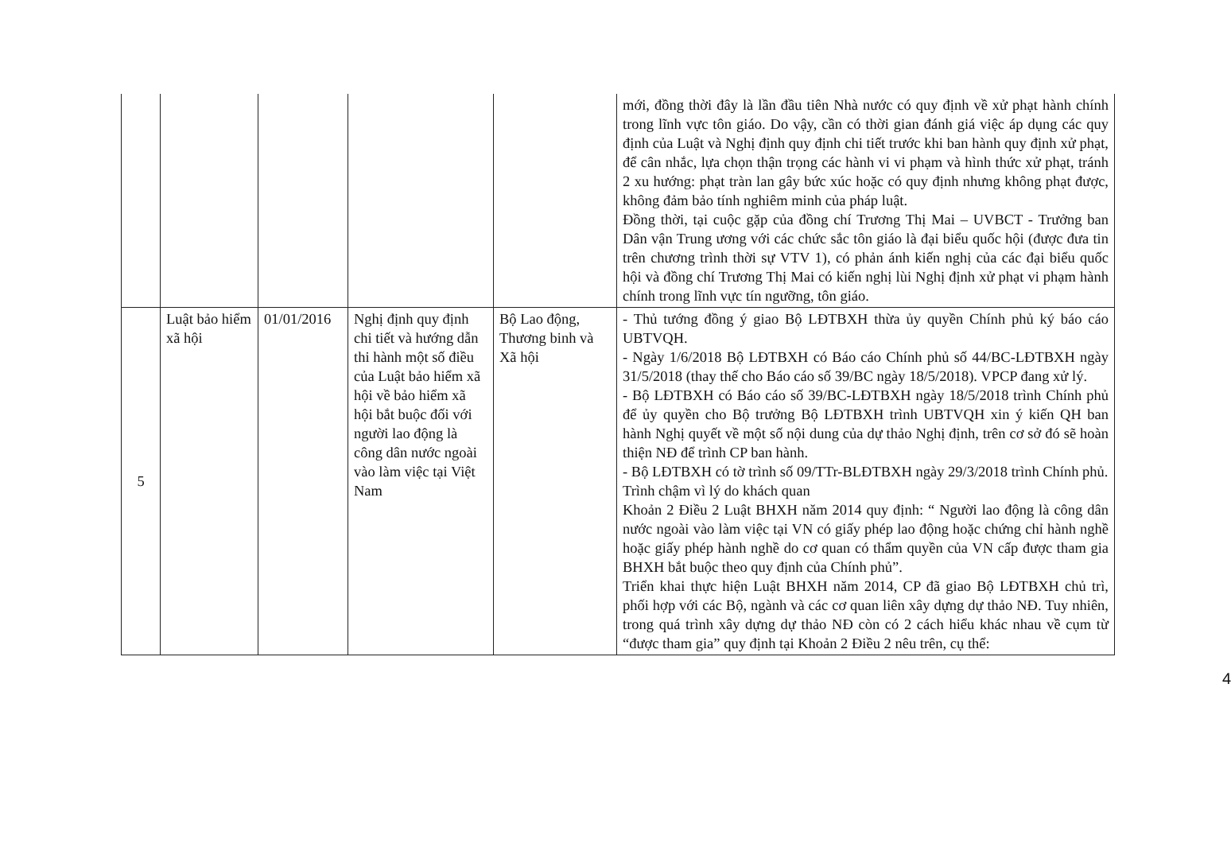| | | | | | mới, đồng thời đây là lần đầu tiên Nhà nước có quy định về xử phạt hành chính trong lĩnh vực tôn giáo. Do vậy, cần có thời gian đánh giá việc áp dụng các quy định của Luật và Nghị định quy định chi tiết trước khi ban hành quy định xử phạt, để cân nhắc, lựa chọn thận trọng các hành vi vi phạm và hình thức xử phạt, tránh 2 xu hướng: phạt tràn lan gây bức xúc hoặc có quy định nhưng không phạt được, không đảm bảo tính nghiêm minh của pháp luật. Đồng thời, tại cuộc gặp của đồng chí Trương Thị Mai – UVBCT - Trưởng ban Dân vận Trung ương với các chức sắc tôn giáo là đại biểu quốc hội (được đưa tin trên chương trình thời sự VTV 1), có phản ánh kiến nghị của các đại biểu quốc hội và đồng chí Trương Thị Mai có kiến nghị lùi Nghị định xử phạt vi phạm hành chính trong lĩnh vực tín ngưỡng, tôn giáo. |
| 5 | Luật bảo hiểm xã hội | 01/01/2016 | Nghị định quy định chi tiết và hướng dẫn thi hành một số điều của Luật bảo hiểm xã hội về bảo hiểm xã hội bắt buộc đối với người lao động là công dân nước ngoài vào làm việc tại Việt Nam | Bộ Lao động, Thương binh và Xã hội | - Thủ tướng đồng ý giao Bộ LĐTBXH thừa ủy quyền Chính phủ ký báo cáo UBTVQH. - Ngày 1/6/2018 Bộ LĐTBXH có Báo cáo Chính phủ số 44/BC-LĐTBXH ngày 31/5/2018 (thay thế cho Báo cáo số 39/BC ngày 18/5/2018). VPCP đang xử lý. - Bộ LĐTBXH có Báo cáo số 39/BC-LĐTBXH ngày 18/5/2018 trình Chính phủ để ủy quyền cho Bộ trưởng Bộ LĐTBXH trình UBTVQH xin ý kiến QH ban hành Nghị quyết về một số nội dung của dự thảo Nghị định, trên cơ sở đó sẽ hoàn thiện NĐ để trình CP ban hành. - Bộ LĐTBXH có tờ trình số 09/TTr-BLĐTBXH ngày 29/3/2018 trình Chính phủ. Trình chậm vì lý do khách quan Khoản 2 Điều 2 Luật BHXH năm 2014 quy định: “ Người lao động là công dân nước ngoài vào làm việc tại VN có giấy phép lao động hoặc chứng chỉ hành nghề hoặc giấy phép hành nghề do cơ quan có thẩm quyền của VN cấp được tham gia BHXH bắt buộc theo quy định của Chính phủ”. Triển khai thực hiện Luật BHXH năm 2014, CP đã giao Bộ LĐTBXH chủ trì, phối hợp với các Bộ, ngành và các cơ quan liên xây dựng dự thảo NĐ. Tuy nhiên, trong quá trình xây dựng dự thảo NĐ còn có 2 cách hiểu khác nhau về cụm từ “được tham gia” quy định tại Khoản 2 Điều 2 nêu trên, cụ thể: |
4